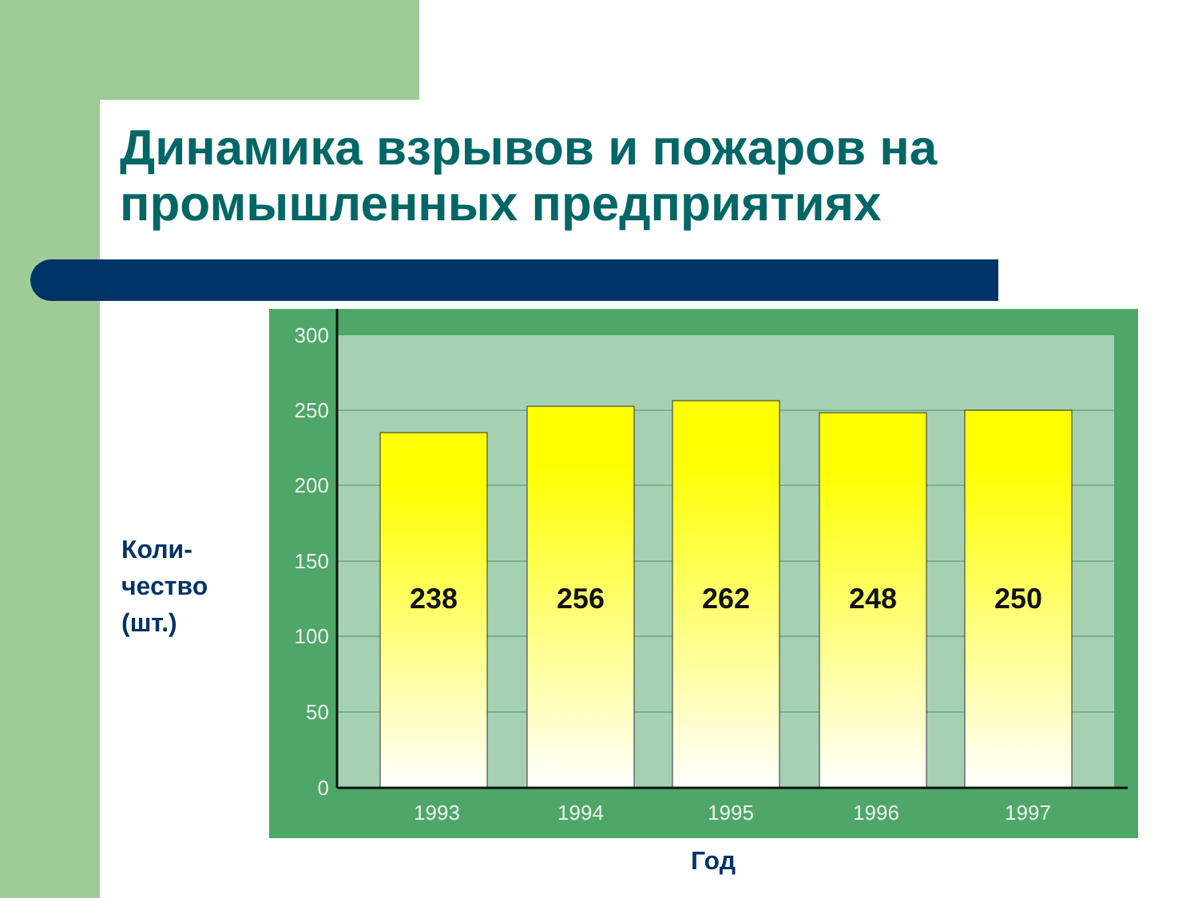Динамика взрывов и пожаров на промышленных предприятиях
Коли-
чество
(шт.)
300
250
200
150
100
50
0
238
256
262
248
250
1993
1994
1995
1996
1997
Год